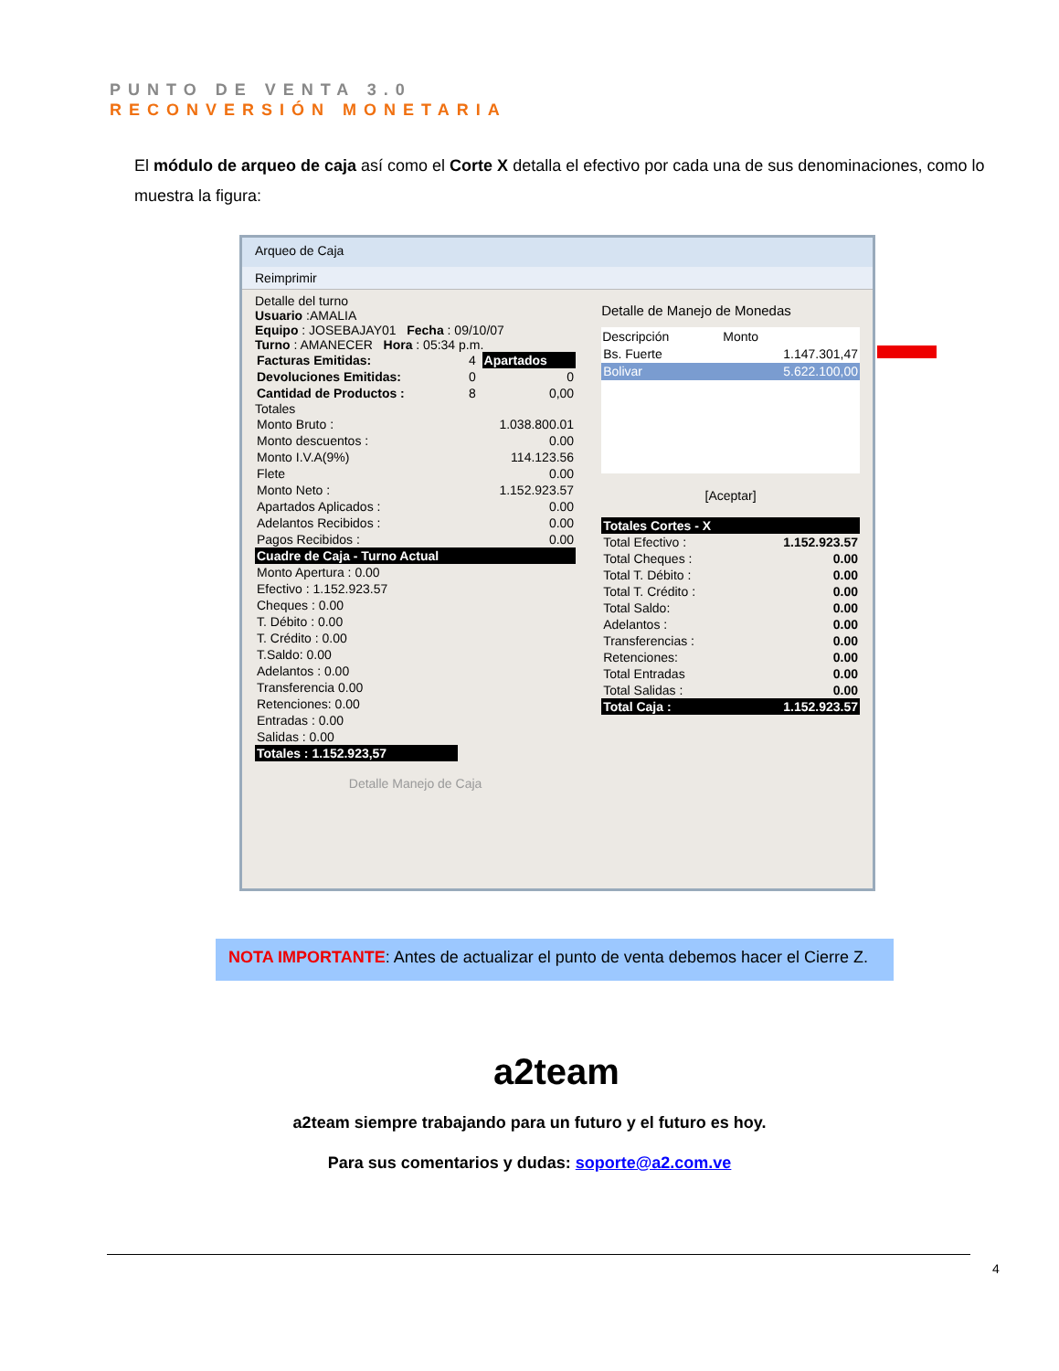PUNTO DE VENTA 3.0
RECONVERSIÓN MONETARIA
El módulo de arqueo de caja así como el Corte X detalla el efectivo por cada una de sus denominaciones, como lo muestra la figura:
Arqueo de Caja
Reimprimir
Detalle del turno
Usuario :AMALIA
Equipo : JOSEBAJAY01 Fecha : 09/10/07
Turno : AMANECER Hora : 05:34 p.m.
| Facturas Emitidas: | 4 | Apartados |
| Devoluciones Emitidas: | 0 | 0 |
| Cantidad de Productos : | 8 | 0,00 |
Totales
| Monto Bruto : | 1.038.800.01 |
| Monto descuentos : | 0.00 |
| Monto I.V.A(9%) | 114.123.56 |
| Flete | 0.00 |
| Monto Neto : | 1.152.923.57 |
| Apartados Aplicados : | 0.00 |
| Adelantos Recibidos : | 0.00 |
| Pagos Recibidos : | 0.00 |
| Cuadre de Caja - Turno Actual | |
| Monto Apertura : 0.00 | |
| Efectivo : 1.152.923.57 | |
| Cheques : 0.00 | |
| T. Débito : 0.00 | |
| T. Crédito : 0.00 | |
| T.Saldo: 0.00 | |
| Adelantos : 0.00 | |
| Transferencia 0.00 | |
| Retenciones: 0.00 | |
| Entradas : 0.00 | |
| Salidas : 0.00 | |
| Totales : 1.152.923,57 | |
Detalle Manejo de Caja
Detalle de Manejo de Monedas
| Descripción | Monto |
| --- | --- |
| Bs. Fuerte | 1.147.301,47 |
| Bolivar | 5.622.100,00 |
[Aceptar]
| Totales Cortes - X | |
| Total Efectivo : | 1.152.923.57 |
| Total Cheques : | 0.00 |
| Total T. Débito : | 0.00 |
| Total T. Crédito : | 0.00 |
| Total Saldo: | 0.00 |
| Adelantos : | 0.00 |
| Transferencias : | 0.00 |
| Retenciones: | 0.00 |
| Total Entradas | 0.00 |
| Total Salidas : | 0.00 |
| Total Caja : | 1.152.923.57 |
NOTA IMPORTANTE: Antes de actualizar el punto de venta debemos hacer el Cierre Z.
a2team
a2team siempre trabajando para un futuro y el futuro es hoy.
Para sus comentarios y dudas: soporte@a2.com.ve
4